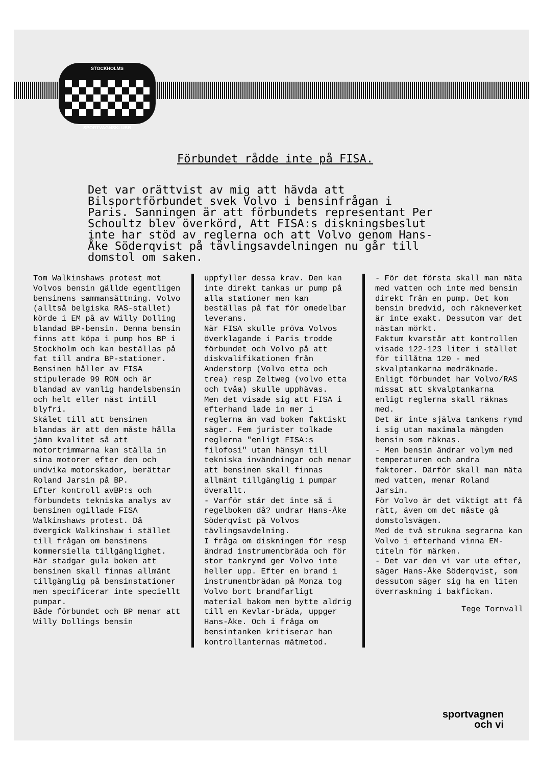STOCKHOLMS
SPORTVAGNSKLUBB
Förbundet rådde inte på FISA.
Det var orättvist av mig att hävda att Bilsportförbundet svek Volvo i bensinfrågan i Paris. Sanningen är att förbundets representant Per Schoultz blev överkörd, Att FISA:s diskningsbeslut inte har stöd av reglerna och att Volvo genom Hans-Åke Söderqvist på tävlingsavdelningen nu går till domstol om saken.
Tom Walkinshaws protest mot Volvos bensin gällde egentligen bensinens sammansättning. Volvo (alltså belgiska RAS-stallet) körde i EM på av Willy Dolling blandad BP-bensin. Denna bensin finns att köpa i pump hos BP i Stockholm och kan beställas på fat till andra BP-stationer.
Bensinen håller av FISA stipulerade 99 RON och är blandad av vanlig handelsbensin och helt eller näst intill blyfri.
Skälet till att bensinen blandas är att den måste hålla jämn kvalitet så att motortrimmarna kan ställa in sina motorer efter den och undvika motorskador, berättar Roland Jarsin på BP.
Efter kontroll avBP:s och förbundets tekniska analys av bensinen ogillade FISA Walkinshaws protest. Då övergick Walkinshaw i stället till frågan om bensinens kommersiella tillgänglighet. Här stadgar gula boken att bensinen skall finnas allmänt tillgänglig på bensinstationer men specificerar inte speciellt pumpar.
Både förbundet och BP menar att Willy Dollings bensin
uppfyller dessa krav. Den kan inte direkt tankas ur pump på alla stationer men kan beställas på fat för omedelbar leverans.
När FISA skulle pröva Volvos överklagande i Paris trodde förbundet och Volvo på att diskvalifikationen från Anderstorp (Volvo etta och trea) resp Zeltweg (volvo etta och tvåa) skulle upphävas.
Men det visade sig att FISA i efterhand lade in mer i reglerna än vad boken faktiskt säger. Fem jurister tolkade reglerna "enligt FISA:s filofosi" utan hänsyn till tekniska invändningar och menar att bensinen skall finnas allmänt tillgänglig i pumpar överallt.
- Varför står det inte så i regelboken då? undrar Hans-Åke Söderqvist på Volvos tävlingsavdelning.
I fråga om diskningen för resp ändrad instrumentbräda och för stor tankrymd ger Volvo inte heller upp. Efter en brand i instrumentbrädan på Monza tog Volvo bort brandfarligt material bakom men bytte aldrig till en Kevlar-bräda, uppger Hans-Åke. Och i fråga om bensintanken kritiserar han kontrollanternas mätmetod.
- För det första skall man mäta med vatten och inte med bensin direkt från en pump. Det kom bensin bredvid, och räkneverket är inte exakt. Dessutom var det nästan mörkt.
Faktum kvarstår att kontrollen visade 122-123 liter i stället för tillåtna 120 - med skvalptankarna medräknade. Enligt förbundet har Volvo/RAS missat att skvalptankarna enligt reglerna skall räknas med.
Det är inte själva tankens rymd i sig utan maximala mängden bensin som räknas.
- Men bensin ändrar volym med temperaturen och andra faktorer. Därför skall man mäta med vatten, menar Roland Jarsin.
För Volvo är det viktigt att få rätt, även om det måste gå domstolsvägen.
Med de två strukna segrarna kan Volvo i efterhand vinna EM-titeln för märken.
- Det var den vi var ute efter, säger Hans-Åke Söderqvist, som dessutom säger sig ha en liten överraskning i bakfickan.
Tege Tornvall
sportvagnen
och vi